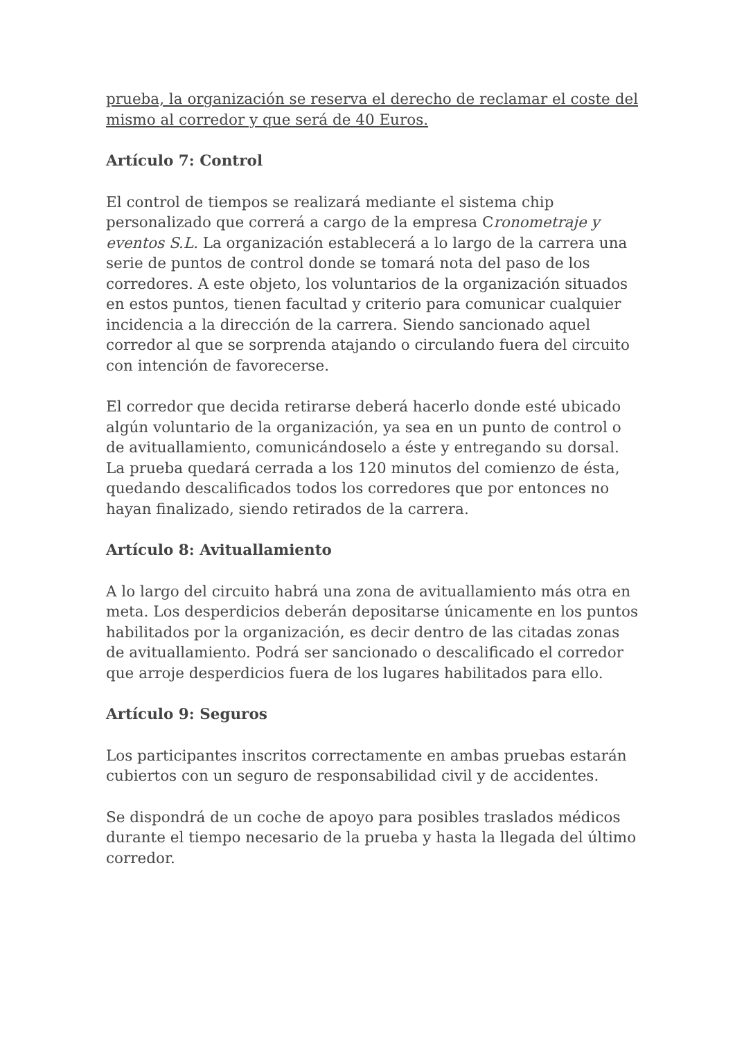prueba, la organización se reserva el derecho de reclamar el coste del mismo al corredor y que será de 40 Euros.
Artículo 7: Control
El control de tiempos se realizará mediante el sistema chip personalizado que correrá a cargo de la empresa Cronometraje y eventos S.L. La organización establecerá a lo largo de la carrera una serie de puntos de control donde se tomará nota del paso de los corredores. A este objeto, los voluntarios de la organización situados en estos puntos, tienen facultad y criterio para comunicar cualquier incidencia a la dirección de la carrera. Siendo sancionado aquel corredor al que se sorprenda atajando o circulando fuera del circuito con intención de favorecerse.
El corredor que decida retirarse deberá hacerlo donde esté ubicado algún voluntario de la organización, ya sea en un punto de control o de avituallamiento, comunicándoselo a éste y entregando su dorsal. La prueba quedará cerrada a los 120 minutos del comienzo de ésta, quedando descalificados todos los corredores que por entonces no hayan finalizado, siendo retirados de la carrera.
Artículo 8: Avituallamiento
A lo largo del circuito habrá una zona de avituallamiento más otra en meta. Los desperdicios deberán depositarse únicamente en los puntos habilitados por la organización, es decir dentro de las citadas zonas de avituallamiento. Podrá ser sancionado o descalificado el corredor que arroje desperdicios fuera de los lugares habilitados para ello.
Artículo 9: Seguros
Los participantes inscritos correctamente en ambas pruebas estarán cubiertos con un seguro de responsabilidad civil y de accidentes.
Se dispondrá de un coche de apoyo para posibles traslados médicos durante el tiempo necesario de la prueba y hasta la llegada del último corredor.